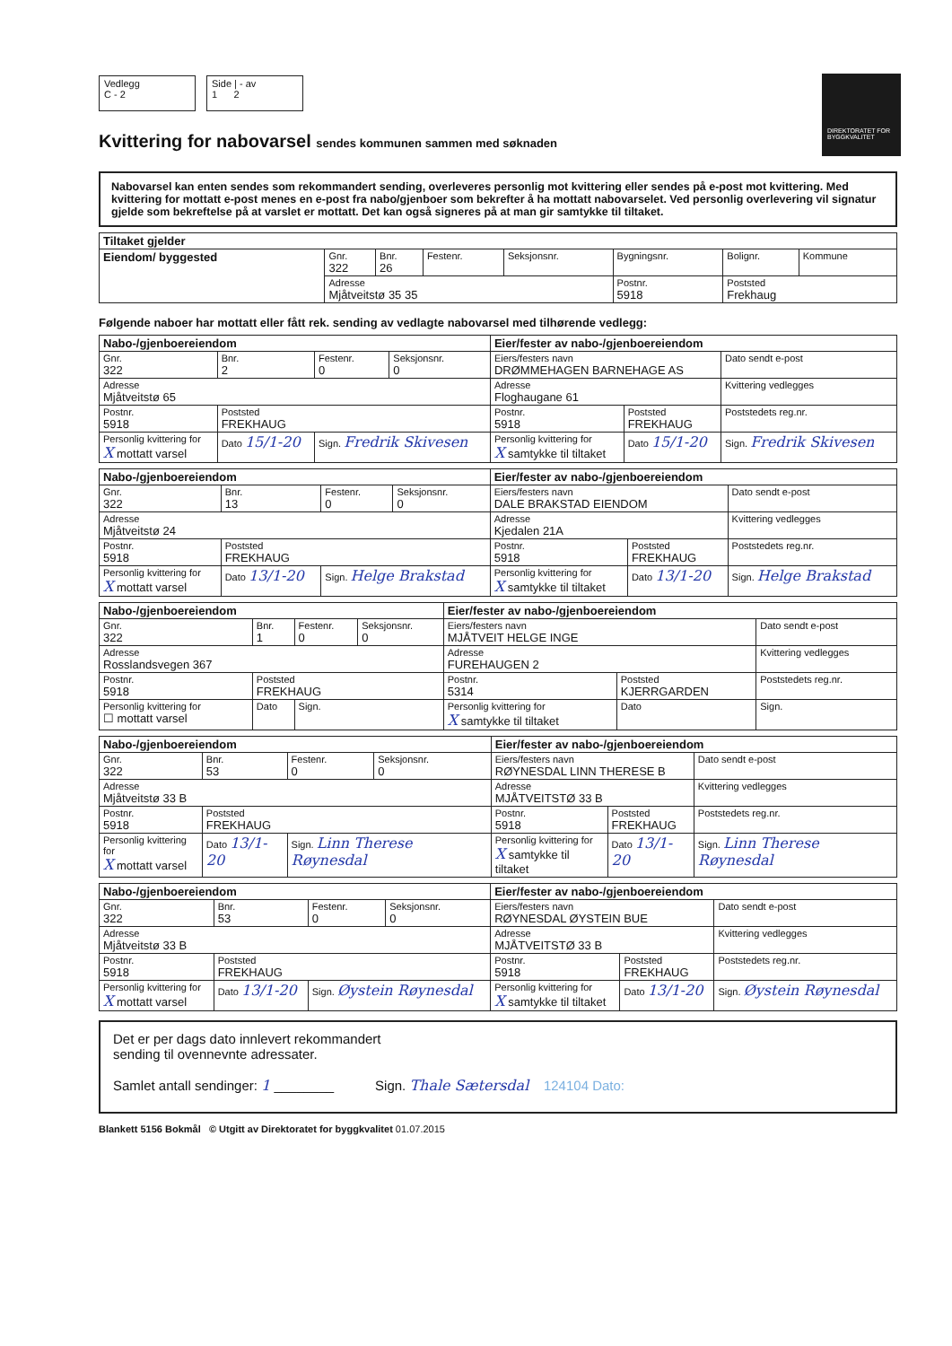Vedlegg
C - 2
Side | - av
1 2
DIREKTORATET FOR BYGGKVALITET
Kvittering for nabovarsel sendes kommunen sammen med søknaden
Nabovarsel kan enten sendes som rekommandert sending, overleveres personlig mot kvittering eller sendes på e-post mot kvittering. Med kvittering for mottatt e-post menes en e-post fra nabo/gjenboer som bekrefter å ha mottatt nabovarselet. Ved personlig overlevering vil signatur gjelde som bekreftelse på at varslet er mottatt. Det kan også signeres på at man gir samtykke til tiltaket.
| Tiltaket gjelder | | | | | | | |
| --- | --- | --- | --- | --- | --- | --- | --- |
| Eiendom/ byggested | Gnr. 322 | Bnr. 26 | Festenr. | Seksjonsnr. | Bygningsnr. | Bolignr. | Kommune |
| | Adresse Mjåtveitstø 35 35 | | | | Postnr. 5918 | Poststed Frekhaug | |
Følgende naboer har mottatt eller fått rek. sending av vedlagte nabovarsel med tilhørende vedlegg:
| Nabo-/gjenboereiendom | | | | Eier/fester av nabo-/gjenboereiendom | | |
| --- | --- | --- | --- | --- | --- | --- |
| Gnr. 322 | Bnr. 2 | Festenr. 0 | Seksjonsnr. 0 | Eiers/festers navn DRØMMEHAGEN BARNEHAGE AS | | Dato sendt e-post |
| Adresse Mjåtveitstø 65 | | | | Adresse Floghaugane 61 | | Kvittering vedlegges |
| Postnr. 5918 | Poststed FREKHAUG | | | Postnr. 5918 | Poststed FREKHAUG | Poststedets reg.nr. |
| Personlig kvittering for X mottatt varsel | Dato 15/1-20 | Sign. Fredrik Skivesen | | Personlig kvittering for X samtykke til tiltaket | Dato 15/1-20 | Sign. Fredrik Skivesen |
| Nabo-/gjenboereiendom | | | | Eier/fester av nabo-/gjenboereiendom | | |
| --- | --- | --- | --- | --- | --- | --- |
| Gnr. 322 | Bnr. 13 | Festenr. 0 | Seksjonsnr. 0 | Eiers/festers navn DALE BRAKSTAD EIENDOM | | Dato sendt e-post |
| Adresse Mjåtveitstø 24 | | | | Adresse Kjedalen 21A | | Kvittering vedlegges |
| Postnr. 5918 | Poststed FREKHAUG | | | Postnr. 5918 | Poststed FREKHAUG | Poststedets reg.nr. |
| Personlig kvittering for X mottatt varsel | Dato 13/1-20 | Sign. Helge Brakstad | | Personlig kvittering for X samtykke til tiltaket | Dato 13/1-20 | Sign. Helge Brakstad |
| Nabo-/gjenboereiendom | | | | Eier/fester av nabo-/gjenboereiendom | | |
| --- | --- | --- | --- | --- | --- | --- |
| Gnr. 322 | Bnr. 1 | Festenr. 0 | Seksjonsnr. 0 | Eiers/festers navn MJÅTVEIT HELGE INGE | | Dato sendt e-post |
| Adresse Rosslandsvegen 367 | | | | Adresse FUREHAUGEN 2 | | Kvittering vedlegges |
| Postnr. 5918 | Poststed FREKHAUG | | | Postnr. 5314 | Poststed KJERRGARDEN | Poststedets reg.nr. |
| Personlig kvittering for ☐ mottatt varsel | Dato | Sign. | | Personlig kvittering for X samtykke til tiltaket | Dato | Sign. |
| Nabo-/gjenboereiendom | | | | Eier/fester av nabo-/gjenboereiendom | | |
| --- | --- | --- | --- | --- | --- | --- |
| Gnr. 322 | Bnr. 53 | Festenr. 0 | Seksjonsnr. 0 | Eiers/festers navn RØYNESDAL LINN THERESE B | | Dato sendt e-post |
| Adresse Mjåtveitstø 33 B | | | | Adresse MJÅTVEITSTØ 33 B | | Kvittering vedlegges |
| Postnr. 5918 | Poststed FREKHAUG | | | Postnr. 5918 | Poststed FREKHAUG | Poststedets reg.nr. |
| Personlig kvittering for X mottatt varsel | Dato 13/1-20 | Sign. Linn Therese Røynesdal | | Personlig kvittering for X samtykke til tiltaket | Dato 13/1-20 | Sign. Linn Therese Røynesdal |
| Nabo-/gjenboereiendom | | | | Eier/fester av nabo-/gjenboereiendom | | |
| --- | --- | --- | --- | --- | --- | --- |
| Gnr. 322 | Bnr. 53 | Festenr. 0 | Seksjonsnr. 0 | Eiers/festers navn RØYNESDAL ØYSTEIN BUE | | Dato sendt e-post |
| Adresse Mjåtveitstø 33 B | | | | Adresse MJÅTVEITSTØ 33 B | | Kvittering vedlegges |
| Postnr. 5918 | Poststed FREKHAUG | | | Postnr. 5918 | Poststed FREKHAUG | Poststedets reg.nr. |
| Personlig kvittering for X mottatt varsel | Dato 13/1-20 | Sign. Øystein Røynesdal | | Personlig kvittering for X samtykke til tiltaket | Dato 13/1-20 | Sign. Øystein Røynesdal |
Det er per dags dato innlevert rekommandert
sending til ovennevnte adressater.
Samlet antall sendinger: 1 ________ Sign. Thale Sætersdal 124104 Dato:
Blankett 5156 Bokmål © Utgitt av Direktoratet for byggkvalitet 01.07.2015